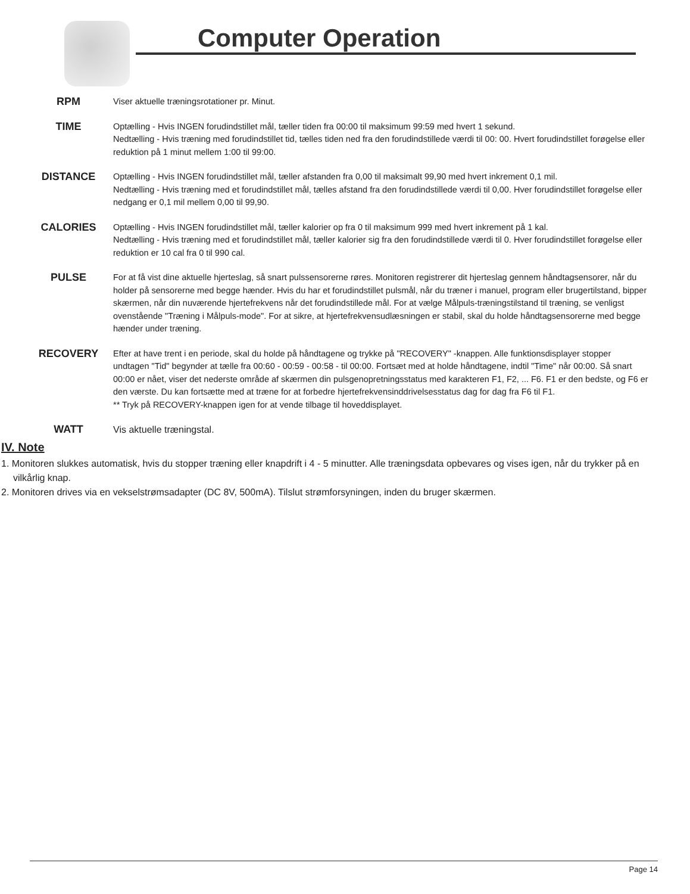Computer Operation
RPM
Viser aktuelle træningsrotationer pr. Minut.
TIME
Optælling - Hvis INGEN forudindstillet mål, tæller tiden fra 00:00 til maksimum 99:59 med hvert 1 sekund.
Nedtælling - Hvis træning med forudindstillet tid, tælles tiden ned fra den forudindstillede værdi til 00: 00. Hvert forudindstillet forøgelse eller reduktion på 1 minut mellem 1:00 til 99:00.
DISTANCE
Optælling - Hvis INGEN forudindstillet mål, tæller afstanden fra 0,00 til maksimalt 99,90 med hvert inkrement 0,1 mil.
Nedtælling - Hvis træning med et forudindstillet mål, tælles afstand fra den forudindstillede værdi til 0,00. Hver forudindstillet forøgelse eller nedgang er 0,1 mil mellem 0,00 til 99,90.
CALORIES
Optælling - Hvis INGEN forudindstillet mål, tæller kalorier op fra 0 til maksimum 999 med hvert inkrement på 1 kal.
Nedtælling - Hvis træning med et forudindstillet mål, tæller kalorier sig fra den forudindstillede værdi til 0. Hver forudindstillet forøgelse eller reduktion er 10 cal fra 0 til 990 cal.
PULSE
For at få vist dine aktuelle hjerteslag, så snart pulssensorerne røres. Monitoren registrerer dit hjerteslag gennem håndtagsensorer, når du holder på sensorerne med begge hænder. Hvis du har et forudindstillet pulsmål, når du træner i manuel, program eller brugertilstand, bipper skærmen, når din nuværende hjertefrekvens når det forudindstillede mål. For at vælge Målpuls-træningstilstand til træning, se venligst ovenstående "Træning i Målpuls-mode". For at sikre, at hjertefrekvensudlæsningen er stabil, skal du holde håndtagsensorerne med begge hænder under træning.
RECOVERY
Efter at have trent i en periode, skal du holde på håndtagene og trykke på "RECOVERY" -knappen. Alle funktionsdisplayer stopper undtagen "Tid" begynder at tælle fra 00:60 - 00:59 - 00:58 - til 00:00. Fortsæt med at holde håndtagene, indtil "Time" når 00:00. Så snart 00:00 er nået, viser det nederste område af skærmen din pulsgenopretningsstatus med karakteren F1, F2, ... F6. F1 er den bedste, og F6 er den værste. Du kan fortsætte med at træne for at forbedre hjertefrekvensinddrivelsesstatus dag for dag fra F6 til F1.
** Tryk på RECOVERY-knappen igen for at vende tilbage til hoveddisplayet.
WATT Vis aktuelle træningstal.
IV. Note
1. Monitoren slukkes automatisk, hvis du stopper træning eller knapdrift i 4 - 5 minutter. Alle træningsdata opbevares og vises igen, når du trykker på en vilkårlig knap.
2. Monitoren drives via en vekselstrømsadapter (DC 8V, 500mA). Tilslut strømforsyningen, inden du bruger skærmen.
Page 14